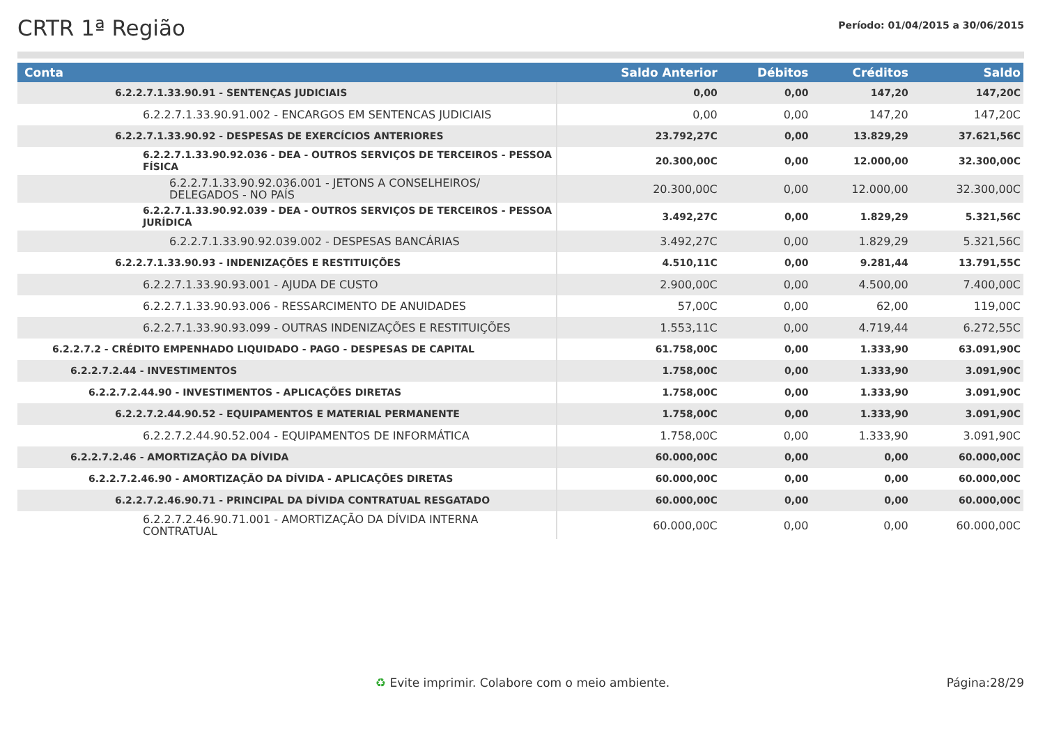CRTR 1ª Região
Período: 01/04/2015 a 30/06/2015
| Conta | Saldo Anterior | Débitos | Créditos | Saldo |
| --- | --- | --- | --- | --- |
| 6.2.2.7.1.33.90.91 - SENTENÇAS JUDICIAIS | 0,00 | 0,00 | 147,20 | 147,20C |
| 6.2.2.7.1.33.90.91.002 - ENCARGOS EM SENTENCAS JUDICIAIS | 0,00 | 0,00 | 147,20 | 147,20C |
| 6.2.2.7.1.33.90.92 - DESPESAS DE EXERCÍCIOS ANTERIORES | 23.792,27C | 0,00 | 13.829,29 | 37.621,56C |
| 6.2.2.7.1.33.90.92.036 - DEA - OUTROS SERVIÇOS DE TERCEIROS - PESSOA FÍSICA | 20.300,00C | 0,00 | 12.000,00 | 32.300,00C |
| 6.2.2.7.1.33.90.92.036.001 - JETONS A CONSELHEIROS/ DELEGADOS - NO PAÍS | 20.300,00C | 0,00 | 12.000,00 | 32.300,00C |
| 6.2.2.7.1.33.90.92.039 - DEA - OUTROS SERVIÇOS DE TERCEIROS - PESSOA JURÍDICA | 3.492,27C | 0,00 | 1.829,29 | 5.321,56C |
| 6.2.2.7.1.33.90.92.039.002 - DESPESAS BANCÁRIAS | 3.492,27C | 0,00 | 1.829,29 | 5.321,56C |
| 6.2.2.7.1.33.90.93 - INDENIZAÇÕES E RESTITUIÇÕES | 4.510,11C | 0,00 | 9.281,44 | 13.791,55C |
| 6.2.2.7.1.33.90.93.001 - AJUDA DE CUSTO | 2.900,00C | 0,00 | 4.500,00 | 7.400,00C |
| 6.2.2.7.1.33.90.93.006 - RESSARCIMENTO DE ANUIDADES | 57,00C | 0,00 | 62,00 | 119,00C |
| 6.2.2.7.1.33.90.93.099 - OUTRAS INDENIZAÇÕES E RESTITUIÇÕES | 1.553,11C | 0,00 | 4.719,44 | 6.272,55C |
| 6.2.2.7.2 - CRÉDITO EMPENHADO LIQUIDADO - PAGO - DESPESAS DE CAPITAL | 61.758,00C | 0,00 | 1.333,90 | 63.091,90C |
| 6.2.2.7.2.44 - INVESTIMENTOS | 1.758,00C | 0,00 | 1.333,90 | 3.091,90C |
| 6.2.2.7.2.44.90 - INVESTIMENTOS - APLICAÇÕES DIRETAS | 1.758,00C | 0,00 | 1.333,90 | 3.091,90C |
| 6.2.2.7.2.44.90.52 - EQUIPAMENTOS E MATERIAL PERMANENTE | 1.758,00C | 0,00 | 1.333,90 | 3.091,90C |
| 6.2.2.7.2.44.90.52.004 - EQUIPAMENTOS DE INFORMÁTICA | 1.758,00C | 0,00 | 1.333,90 | 3.091,90C |
| 6.2.2.7.2.46 - AMORTIZAÇÃO DA DÍVIDA | 60.000,00C | 0,00 | 0,00 | 60.000,00C |
| 6.2.2.7.2.46.90 - AMORTIZAÇÃO DA DÍVIDA - APLICAÇÕES DIRETAS | 60.000,00C | 0,00 | 0,00 | 60.000,00C |
| 6.2.2.7.2.46.90.71 - PRINCIPAL DA DÍVIDA CONTRATUAL RESGATADO | 60.000,00C | 0,00 | 0,00 | 60.000,00C |
| 6.2.2.7.2.46.90.71.001 - AMORTIZAÇÃO DA DÍVIDA INTERNA CONTRATUAL | 60.000,00C | 0,00 | 0,00 | 60.000,00C |
♻ Evite imprimir. Colabore com o meio ambiente.
Página:28/29